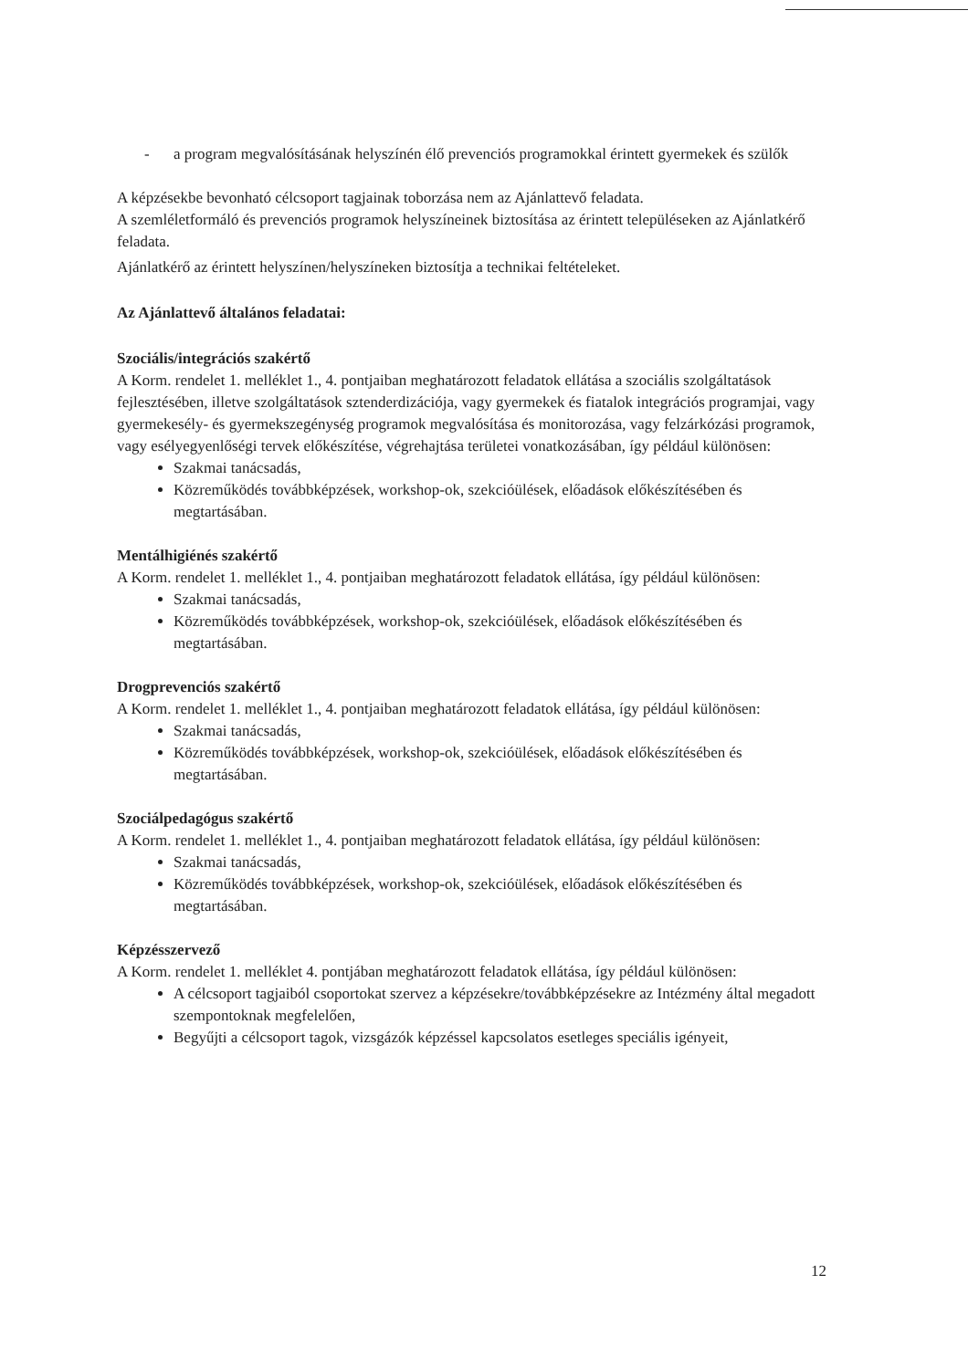- a program megvalósításának helyszínén élő prevenciós programokkal érintett gyermekek és szülők
A képzésekbe bevonható célcsoport tagjainak toborzása nem az Ajánlattevő feladata.
A szemléletformáló és prevenciós programok helyszíneinek biztosítása az érintett településeken az Ajánlatkérő feladata.
Ajánlatkérő az érintett helyszínen/helyszíneken biztosítja a technikai feltételeket.
Az Ajánlattevő általános feladatai:
Szociális/integrációs szakértő
A Korm. rendelet 1. melléklet 1., 4. pontjaiban meghatározott feladatok ellátása a szociális szolgáltatások fejlesztésében, illetve szolgáltatások sztenderdizációja, vagy gyermekek és fiatalok integrációs programjai, vagy gyermekesély- és gyermekszegénység programok megvalósítása és monitorozása, vagy felzárkózási programok, vagy esélyegyenlőségi tervek előkészítése, végrehajtása területei vonatkozásában, így például különösen:
Szakmai tanácsadás,
Közreműködés továbbképzések, workshop-ok, szekcióülések, előadások előkészítésében és megtartásában.
Mentálhigiénés szakértő
A Korm. rendelet 1. melléklet 1., 4. pontjaiban meghatározott feladatok ellátása, így például különösen:
Szakmai tanácsadás,
Közreműködés továbbképzések, workshop-ok, szekcióülések, előadások előkészítésében és megtartásában.
Drogprevenciós szakértő
A Korm. rendelet 1. melléklet 1., 4. pontjaiban meghatározott feladatok ellátása, így például különösen:
Szakmai tanácsadás,
Közreműködés továbbképzések, workshop-ok, szekcióülések, előadások előkészítésében és megtartásában.
Szociálpedagógus szakértő
A Korm. rendelet 1. melléklet 1., 4. pontjaiban meghatározott feladatok ellátása, így például különösen:
Szakmai tanácsadás,
Közreműködés továbbképzések, workshop-ok, szekcióülések, előadások előkészítésében és megtartásában.
Képzésszervező
A Korm. rendelet 1. melléklet 4. pontjában meghatározott feladatok ellátása, így például különösen:
A célcsoport tagjaiból csoportokat szervez a képzésekre/továbbképzésekre az Intézmény által megadott szempontoknak megfelelően,
Begyűjti a célcsoport tagok, vizsgázók képzéssel kapcsolatos esetleges speciális igényeit,
12